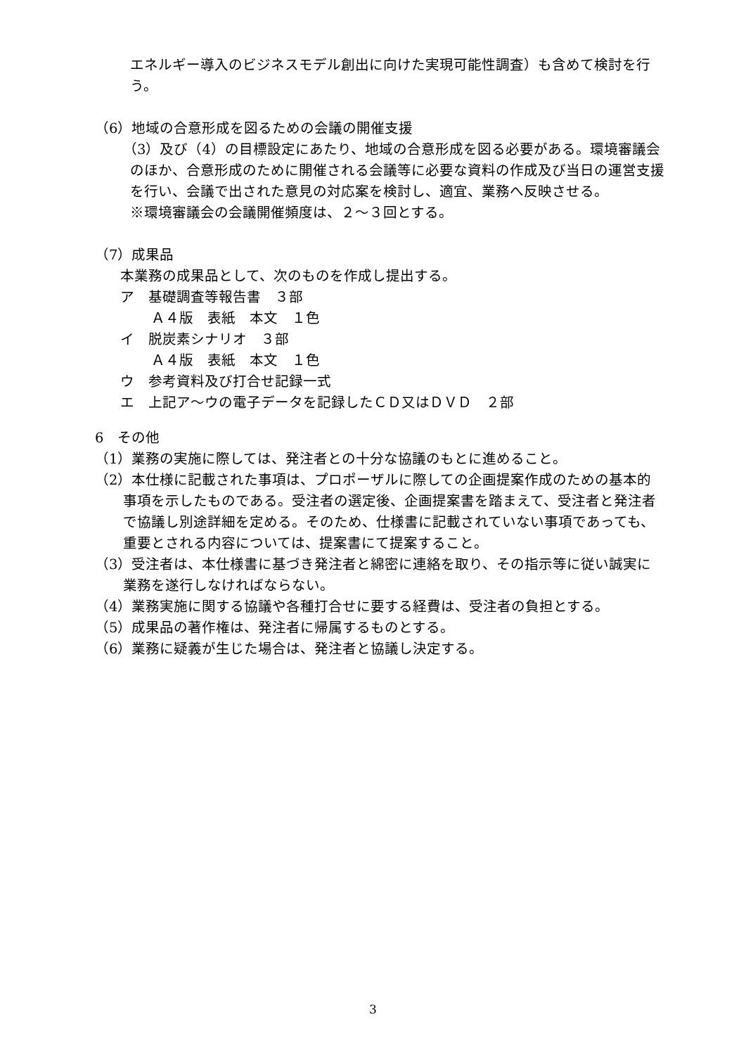エネルギー導入のビジネスモデル創出に向けた実現可能性調査）も含めて検討を行う。
（6）地域の合意形成を図るための会議の開催支援
（3）及び（4）の目標設定にあたり、地域の合意形成を図る必要がある。環境審議会のほか、合意形成のために開催される会議等に必要な資料の作成及び当日の運営支援を行い、会議で出された意見の対応案を検討し、適宜、業務へ反映させる。
※環境審議会の会議開催頻度は、２～３回とする。
（7）成果品
本業務の成果品として、次のものを作成し提出する。
ア　基礎調査等報告書　３部
Ａ４版　表紙　本文　１色
イ　脱炭素シナリオ　３部
Ａ４版　表紙　本文　１色
ウ　参考資料及び打合せ記録一式
エ　上記ア～ウの電子データを記録したＣＤ又はＤＶＤ　２部
6　その他
（1）業務の実施に際しては、発注者との十分な協議のもとに進めること。
（2）本仕様に記載された事項は、プロポーザルに際しての企画提案作成のための基本的事項を示したものである。受注者の選定後、企画提案書を踏まえて、受注者と発注者で協議し別途詳細を定める。そのため、仕様書に記載されていない事項であっても、重要とされる内容については、提案書にて提案すること。
（3）受注者は、本仕様書に基づき発注者と綿密に連絡を取り、その指示等に従い誠実に業務を遂行しなければならない。
（4）業務実施に関する協議や各種打合せに要する経費は、受注者の負担とする。
（5）成果品の著作権は、発注者に帰属するものとする。
（6）業務に疑義が生じた場合は、発注者と協議し決定する。
3